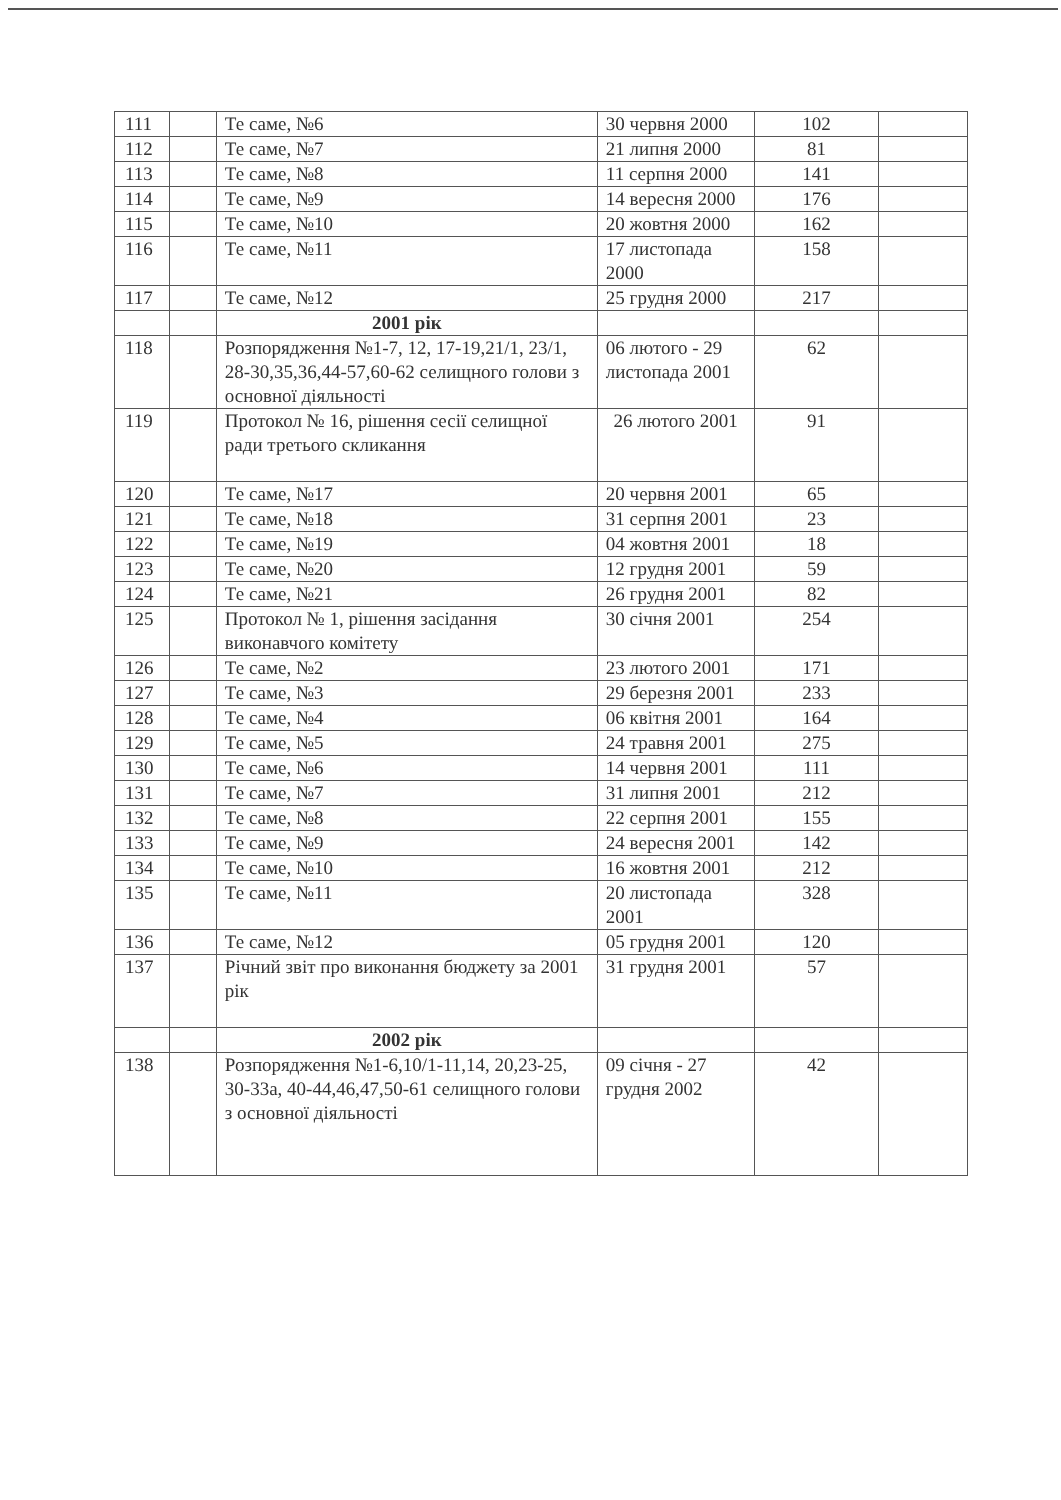| 111 | | Те саме, №6 | 30 червня 2000 | 102 | |
| 112 | | Те саме, №7 | 21 липня 2000 | 81 | |
| 113 | | Те саме, №8 | 11 серпня 2000 | 141 | |
| 114 | | Те саме, №9 | 14 вересня 2000 | 176 | |
| 115 | | Те саме, №10 | 20 жовтня 2000 | 162 | |
| 116 | | Те саме, №11 | 17 листопада 2000 | 158 | |
| 117 | | Те саме, №12 | 25 грудня 2000 | 217 | |
| | | 2001 рік | | | |
| 118 | | Розпорядження №1-7, 12, 17-19,21/1, 23/1, 28-30,35,36,44-57,60-62 селищного голови з основної діяльності | 06 лютого - 29 листопада 2001 | 62 | |
| 119 | | Протокол № 16, рішення сесії селищної ради третього скликання | 26 лютого 2001 | 91 | |
| 120 | | Те саме, №17 | 20 червня 2001 | 65 | |
| 121 | | Те саме, №18 | 31 серпня 2001 | 23 | |
| 122 | | Те саме, №19 | 04 жовтня 2001 | 18 | |
| 123 | | Те саме, №20 | 12 грудня 2001 | 59 | |
| 124 | | Те саме, №21 | 26 грудня 2001 | 82 | |
| 125 | | Протокол № 1, рішення засідання виконавчого комітету | 30 січня 2001 | 254 | |
| 126 | | Те саме, №2 | 23 лютого 2001 | 171 | |
| 127 | | Те саме, №3 | 29 березня 2001 | 233 | |
| 128 | | Те саме, №4 | 06 квітня 2001 | 164 | |
| 129 | | Те саме, №5 | 24 травня 2001 | 275 | |
| 130 | | Те саме, №6 | 14 червня 2001 | 111 | |
| 131 | | Те саме, №7 | 31 липня 2001 | 212 | |
| 132 | | Те саме, №8 | 22 серпня 2001 | 155 | |
| 133 | | Те саме, №9 | 24 вересня 2001 | 142 | |
| 134 | | Те саме, №10 | 16 жовтня 2001 | 212 | |
| 135 | | Те саме, №11 | 20 листопада 2001 | 328 | |
| 136 | | Те саме, №12 | 05 грудня 2001 | 120 | |
| 137 | | Річний звіт про виконання бюджету за 2001 рік | 31 грудня 2001 | 57 | |
| | | 2002 рік | | | |
| 138 | | Розпорядження №1-6,10/1-11,14, 20,23-25, 30-33а, 40-44,46,47,50-61 селищного голови з основної діяльності | 09 січня - 27 грудня 2002 | 42 | |